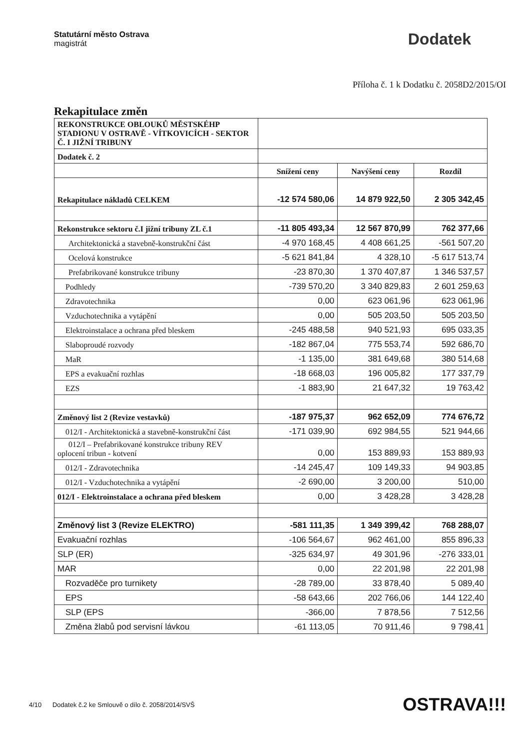Statutární město Ostrava
magistrát
Dodatek
Příloha č. 1 k Dodatku č. 2058D2/2015/OI
Rekapitulace změn
| REKONSTRUKCE OBLOUKŮ MĚSTSKÉHP STADIONU V OSTRAVĚ - VÍTKOVICÍCH - SEKTOR Č. I JIŽNÍ TRIBUNY | | | |
| Dodatek č. 2 | | | |
| | Snížení ceny | Navýšení ceny | Rozdíl |
| Rekapitulace nákladů CELKEM | -12 574 580,06 | 14 879 922,50 | 2 305 342,45 |
| Rekonstrukce sektoru č.I jižní tribuny ZL č.1 | -11 805 493,34 | 12 567 870,99 | 762 377,66 |
| Architektonická a stavebně-konstrukční část | -4 970 168,45 | 4 408 661,25 | -561 507,20 |
| Ocelová konstrukce | -5 621 841,84 | 4 328,10 | -5 617 513,74 |
| Prefabrikované konstrukce tribuny | -23 870,30 | 1 370 407,87 | 1 346 537,57 |
| Podhledy | -739 570,20 | 3 340 829,83 | 2 601 259,63 |
| Zdravotechnika | 0,00 | 623 061,96 | 623 061,96 |
| Vzduchotechnika a vytápění | 0,00 | 505 203,50 | 505 203,50 |
| Elektroinstalace a ochrana před bleskem | -245 488,58 | 940 521,93 | 695 033,35 |
| Slaboproudé rozvody | -182 867,04 | 775 553,74 | 592 686,70 |
| MaR | -1 135,00 | 381 649,68 | 380 514,68 |
| EPS a evakuační rozhlas | -18 668,03 | 196 005,82 | 177 337,79 |
| EZS | -1 883,90 | 21 647,32 | 19 763,42 |
| Změnový list 2 (Revize vestavků) | -187 975,37 | 962 652,09 | 774 676,72 |
| 012/I - Architektonická a stavebně-konstrukční část | -171 039,90 | 692 984,55 | 521 944,66 |
| 012/I – Prefabrikované konstrukce tribuny REV oplocení tribun - kotvení | 0,00 | 153 889,93 | 153 889,93 |
| 012/I - Zdravotechnika | -14 245,47 | 109 149,33 | 94 903,85 |
| 012/I - Vzduchotechnika a vytápění | -2 690,00 | 3 200,00 | 510,00 |
| 012/I - Elektroinstalace a ochrana před bleskem | 0,00 | 3 428,28 | 3 428,28 |
| Změnový list 3 (Revize ELEKTRO) | -581 111,35 | 1 349 399,42 | 768 288,07 |
| Evakuační rozhlas | -106 564,67 | 962 461,00 | 855 896,33 |
| SLP (ER) | -325 634,97 | 49 301,96 | -276 333,01 |
| MAR | 0,00 | 22 201,98 | 22 201,98 |
| Rozvaděče pro turnikety | -28 789,00 | 33 878,40 | 5 089,40 |
| EPS | -58 643,66 | 202 766,06 | 144 122,40 |
| SLP (EPS | -366,00 | 7 878,56 | 7 512,56 |
| Změna žlabů pod servisní lávkou | -61 113,05 | 70 911,46 | 9 798,41 |
4/10 Dodatek č.2 ke Smlouvě o dílo č. 2058/2014/SVŠ
OSTRAVA!!!